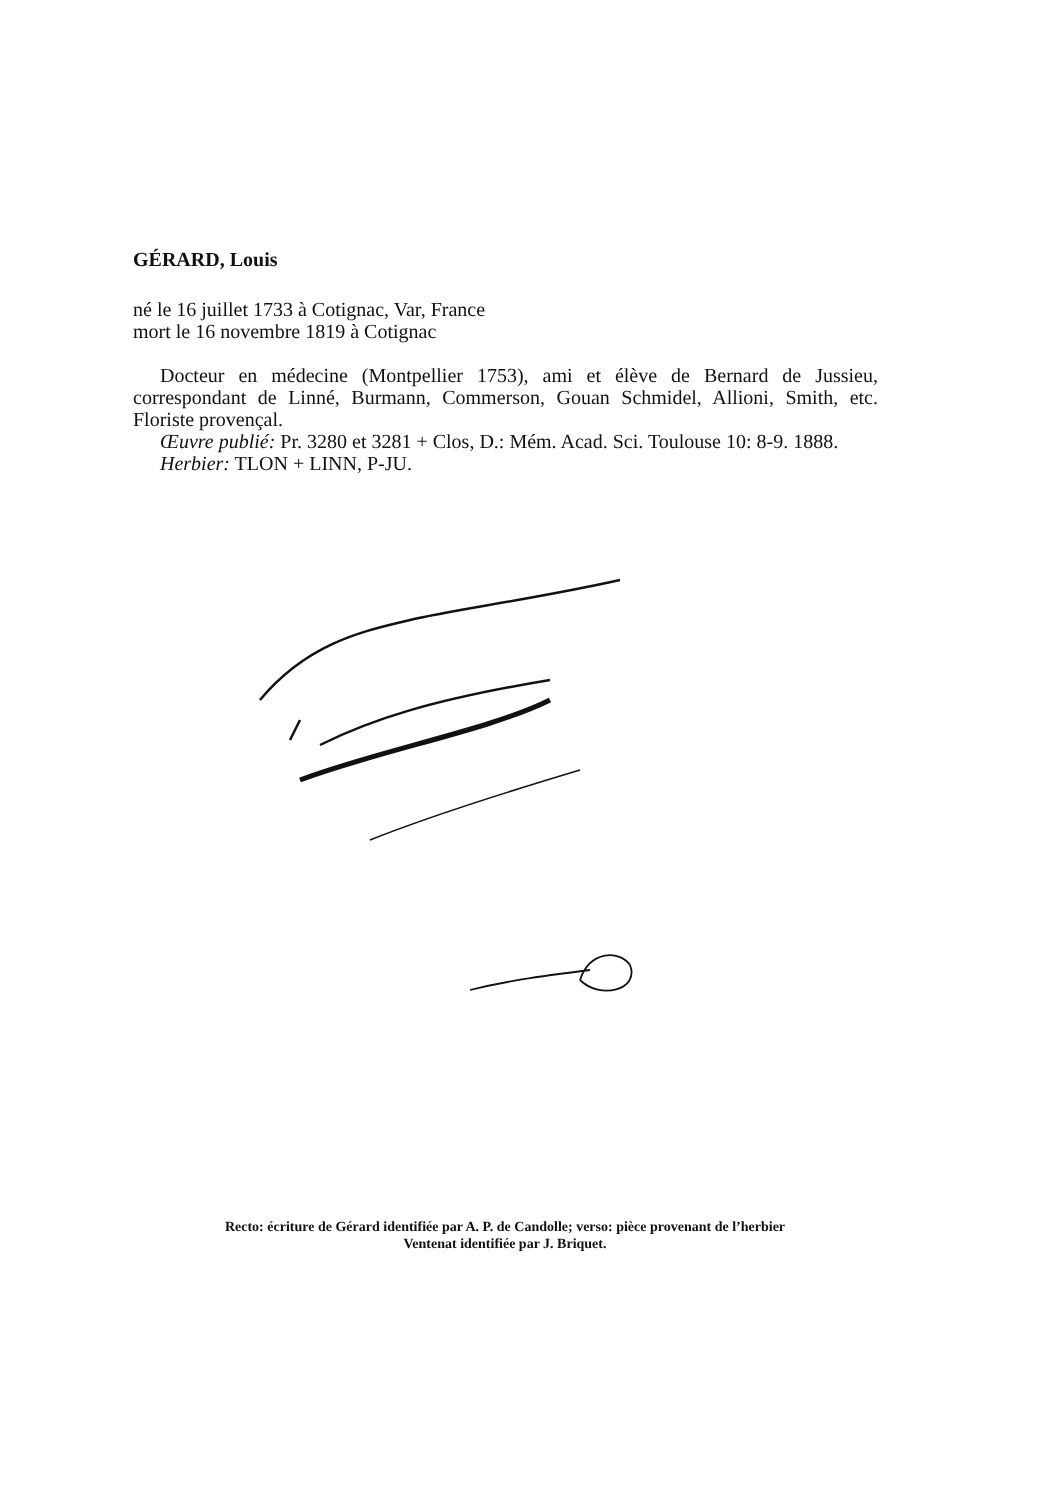GÉRARD, Louis
né le 16 juillet 1733 à Cotignac, Var, France
mort le 16 novembre 1819 à Cotignac
Docteur en médecine (Montpellier 1753), ami et élève de Bernard de Jussieu, correspondant de Linné, Burmann, Commerson, Gouan Schmidel, Allioni, Smith, etc. Floriste provençal.
Œuvre publié: Pr. 3280 et 3281 + Clos, D.: Mém. Acad. Sci. Toulouse 10: 8-9. 1888.
Herbier: TLON + LINN, P-JU.
Recto: écriture de Gérard identifiée par A. P. de Candolle; verso: pièce provenant de l’herbier
Ventenat identifiée par J. Briquet.